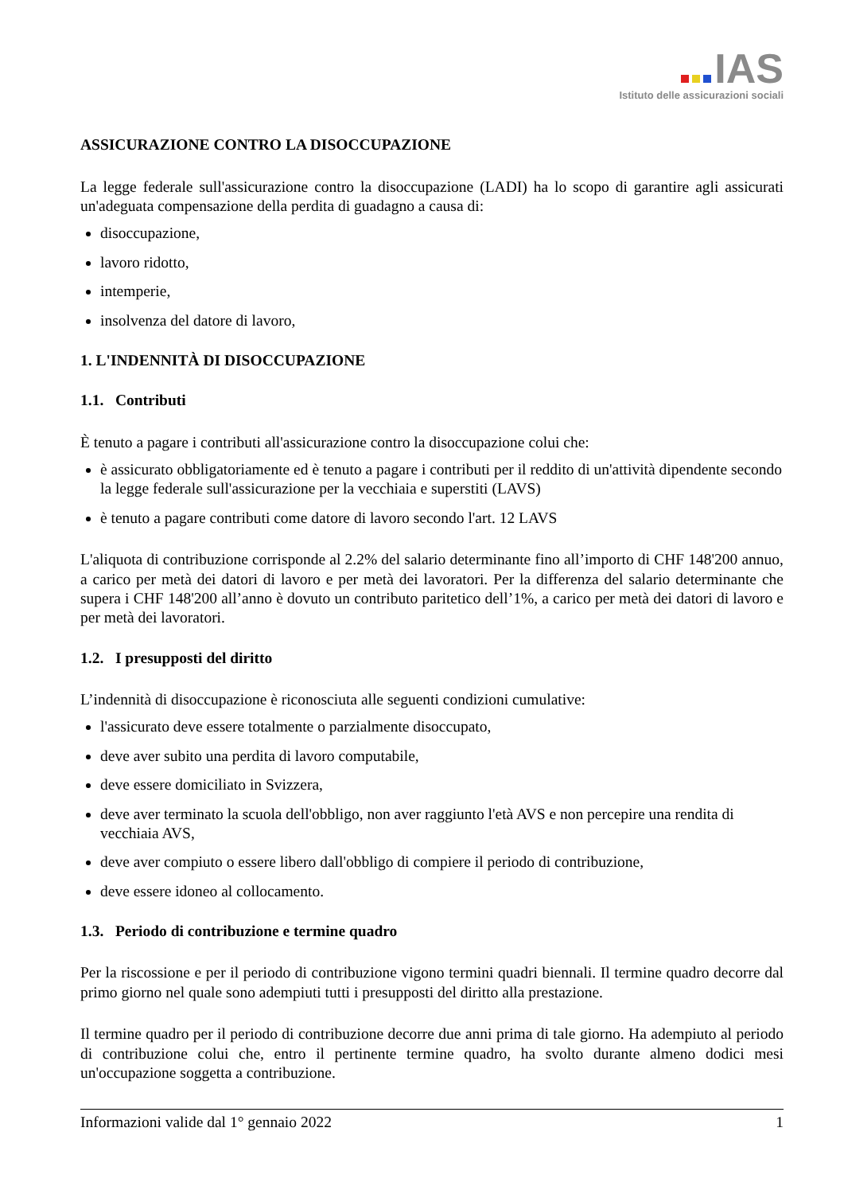IAS
Istituto delle assicurazioni sociali
ASSICURAZIONE CONTRO LA DISOCCUPAZIONE
La legge federale sull'assicurazione contro la disoccupazione (LADI) ha lo scopo di garantire agli assicurati un'adeguata compensazione della perdita di guadagno a causa di:
disoccupazione,
lavoro ridotto,
intemperie,
insolvenza del datore di lavoro,
1. L'INDENNITÀ DI DISOCCUPAZIONE
1.1. Contributi
È tenuto a pagare i contributi all'assicurazione contro la disoccupazione colui che:
è assicurato obbligatoriamente ed è tenuto a pagare i contributi per il reddito di un'attività dipendente secondo la legge federale sull'assicurazione per la vecchiaia e superstiti (LAVS)
è tenuto a pagare contributi come datore di lavoro secondo l'art. 12 LAVS
L'aliquota di contribuzione corrisponde al 2.2% del salario determinante fino all’importo di CHF 148'200 annuo, a carico per metà dei datori di lavoro e per metà dei lavoratori. Per la differenza del salario determinante che supera i CHF 148'200 all’anno è dovuto un contributo paritetico dell’1%, a carico per metà dei datori di lavoro e per metà dei lavoratori.
1.2. I presupposti del diritto
L’indennità di disoccupazione è riconosciuta alle seguenti condizioni cumulative:
l'assicurato deve essere totalmente o parzialmente disoccupato,
deve aver subito una perdita di lavoro computabile,
deve essere domiciliato in Svizzera,
deve aver terminato la scuola dell'obbligo, non aver raggiunto l'età AVS e non percepire una rendita di vecchiaia AVS,
deve aver compiuto o essere libero dall'obbligo di compiere il periodo di contribuzione,
deve essere idoneo al collocamento.
1.3. Periodo di contribuzione e termine quadro
Per la riscossione e per il periodo di contribuzione vigono termini quadri biennali. Il termine quadro decorre dal primo giorno nel quale sono adempiuti tutti i presupposti del diritto alla prestazione.
Il termine quadro per il periodo di contribuzione decorre due anni prima di tale giorno. Ha adempiuto al periodo di contribuzione colui che, entro il pertinente termine quadro, ha svolto durante almeno dodici mesi un'occupazione soggetta a contribuzione.
Informazioni valide dal 1° gennaio 2022 1